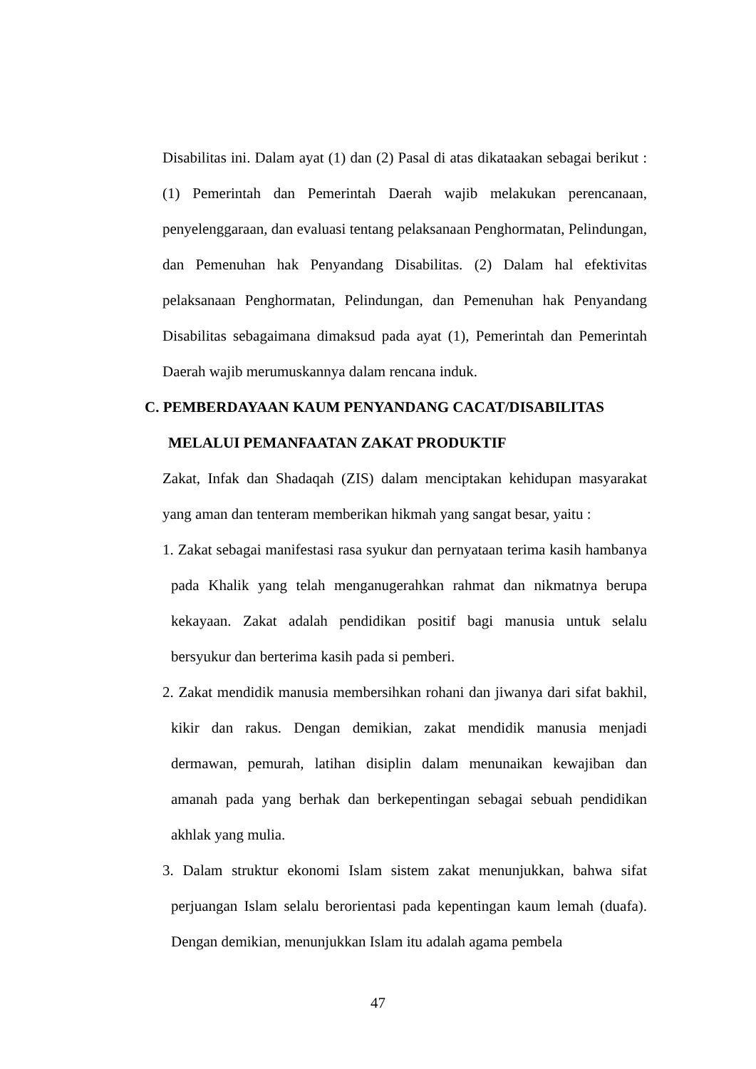Disabilitas ini. Dalam ayat (1) dan (2) Pasal di atas dikataakan sebagai berikut : (1) Pemerintah dan Pemerintah Daerah wajib melakukan perencanaan, penyelenggaraan, dan evaluasi tentang pelaksanaan Penghormatan, Pelindungan, dan Pemenuhan hak Penyandang Disabilitas. (2) Dalam hal efektivitas pelaksanaan Penghormatan, Pelindungan, dan Pemenuhan hak Penyandang Disabilitas sebagaimana dimaksud pada ayat (1), Pemerintah dan Pemerintah Daerah wajib merumuskannya dalam rencana induk.
C. PEMBERDAYAAN KAUM PENYANDANG CACAT/DISABILITAS
MELALUI PEMANFAATAN ZAKAT PRODUKTIF
Zakat, Infak dan Shadaqah (ZIS) dalam menciptakan kehidupan masyarakat yang aman dan tenteram memberikan hikmah yang sangat besar, yaitu :
1. Zakat sebagai manifestasi rasa syukur dan pernyataan terima kasih hambanya pada Khalik yang telah menganugerahkan rahmat dan nikmatnya berupa kekayaan. Zakat adalah pendidikan positif bagi manusia untuk selalu bersyukur dan berterima kasih pada si pemberi.
2. Zakat mendidik manusia membersihkan rohani dan jiwanya dari sifat bakhil, kikir dan rakus. Dengan demikian, zakat mendidik manusia menjadi dermawan, pemurah, latihan disiplin dalam menunaikan kewajiban dan amanah pada yang berhak dan berkepentingan sebagai sebuah pendidikan akhlak yang mulia.
3. Dalam struktur ekonomi Islam sistem zakat menunjukkan, bahwa sifat perjuangan Islam selalu berorientasi pada kepentingan kaum lemah (duafa). Dengan demikian, menunjukkan Islam itu adalah agama pembela
47